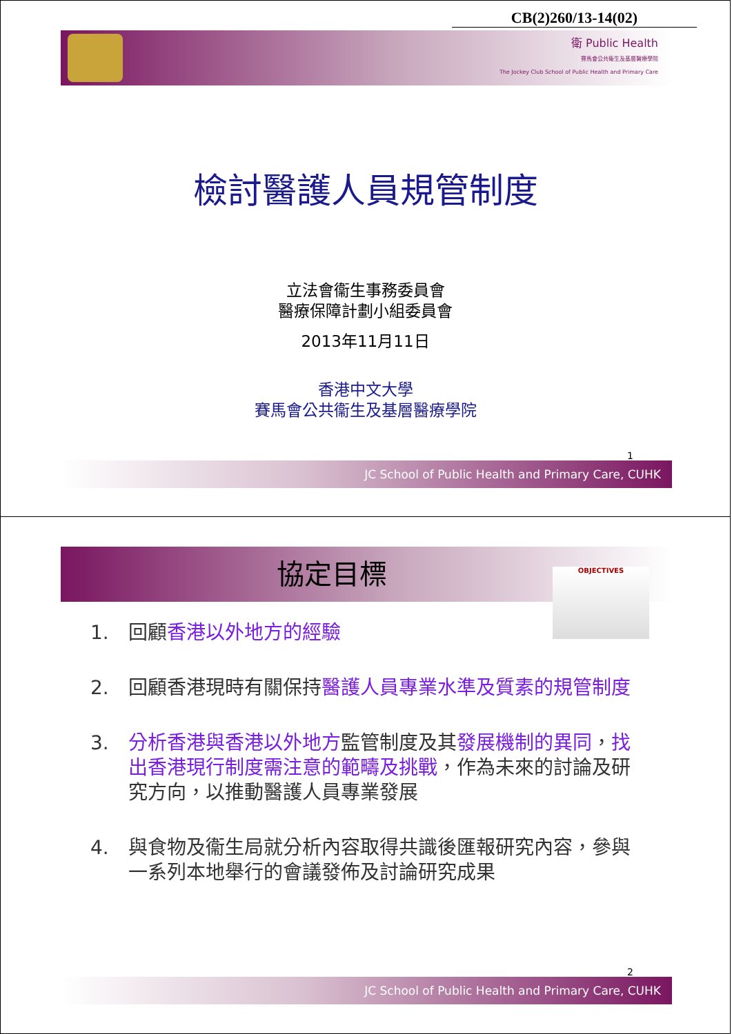CB(2)260/13-14(02)
衛 Public Health
賽馬會公共衛生及基層醫療學院
The Jockey Club School of Public Health and Primary Care
檢討醫護人員規管制度
立法會衞生事務委員會
醫療保障計劃小組委員會
2013年11月11日
香港中文大學
賽馬會公共衞生及基層醫療學院
1
JC School of Public Health and Primary Care, CUHK
協定目標 OBJECTIVES
1. 回顧香港以外地方的經驗
2. 回顧香港現時有關保持醫護人員專業水準及質素的規管制度
3. 分析香港與香港以外地方監管制度及其發展機制的異同，找出香港現行制度需注意的範疇及挑戰，作為未來的討論及研究方向，以推動醫護人員專業發展
4. 與食物及衞生局就分析內容取得共識後匯報研究內容，參與一系列本地舉行的會議發佈及討論研究成果
2
JC School of Public Health and Primary Care, CUHK